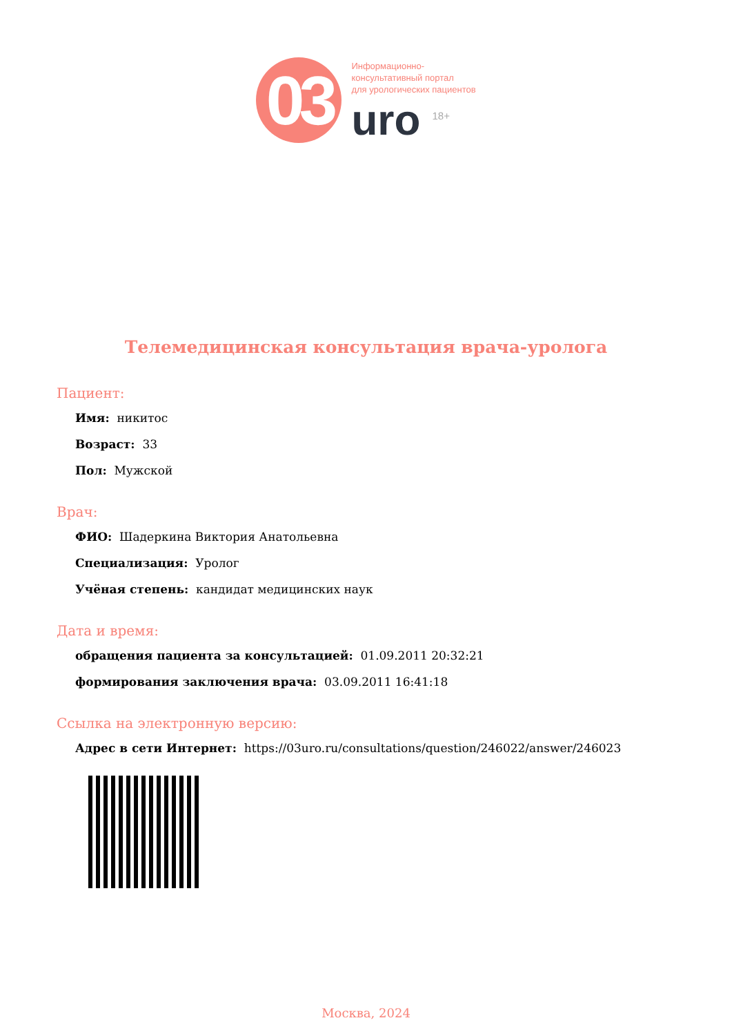03
Информационно-
консультативный портал
для урологических пациентов
uro <sup>18+</sup>
Телемедицинская консультация врача-уролога
Пациент:
Имя: никитос
Возраст: 33
Пол: Мужской
Врач:
ФИО: Шадеркина Виктория Анатольевна
Специализация: Уролог
Учёная степень: кандидат медицинских наук
Дата и время:
обращения пациента за консультацией: 01.09.2011 20:32:21
формирования заключения врача: 03.09.2011 16:41:18
Ссылка на электронную версию:
Адрес в сети Интернет: https://03uro.ru/consultations/question/246022/answer/246023
Москва, 2024